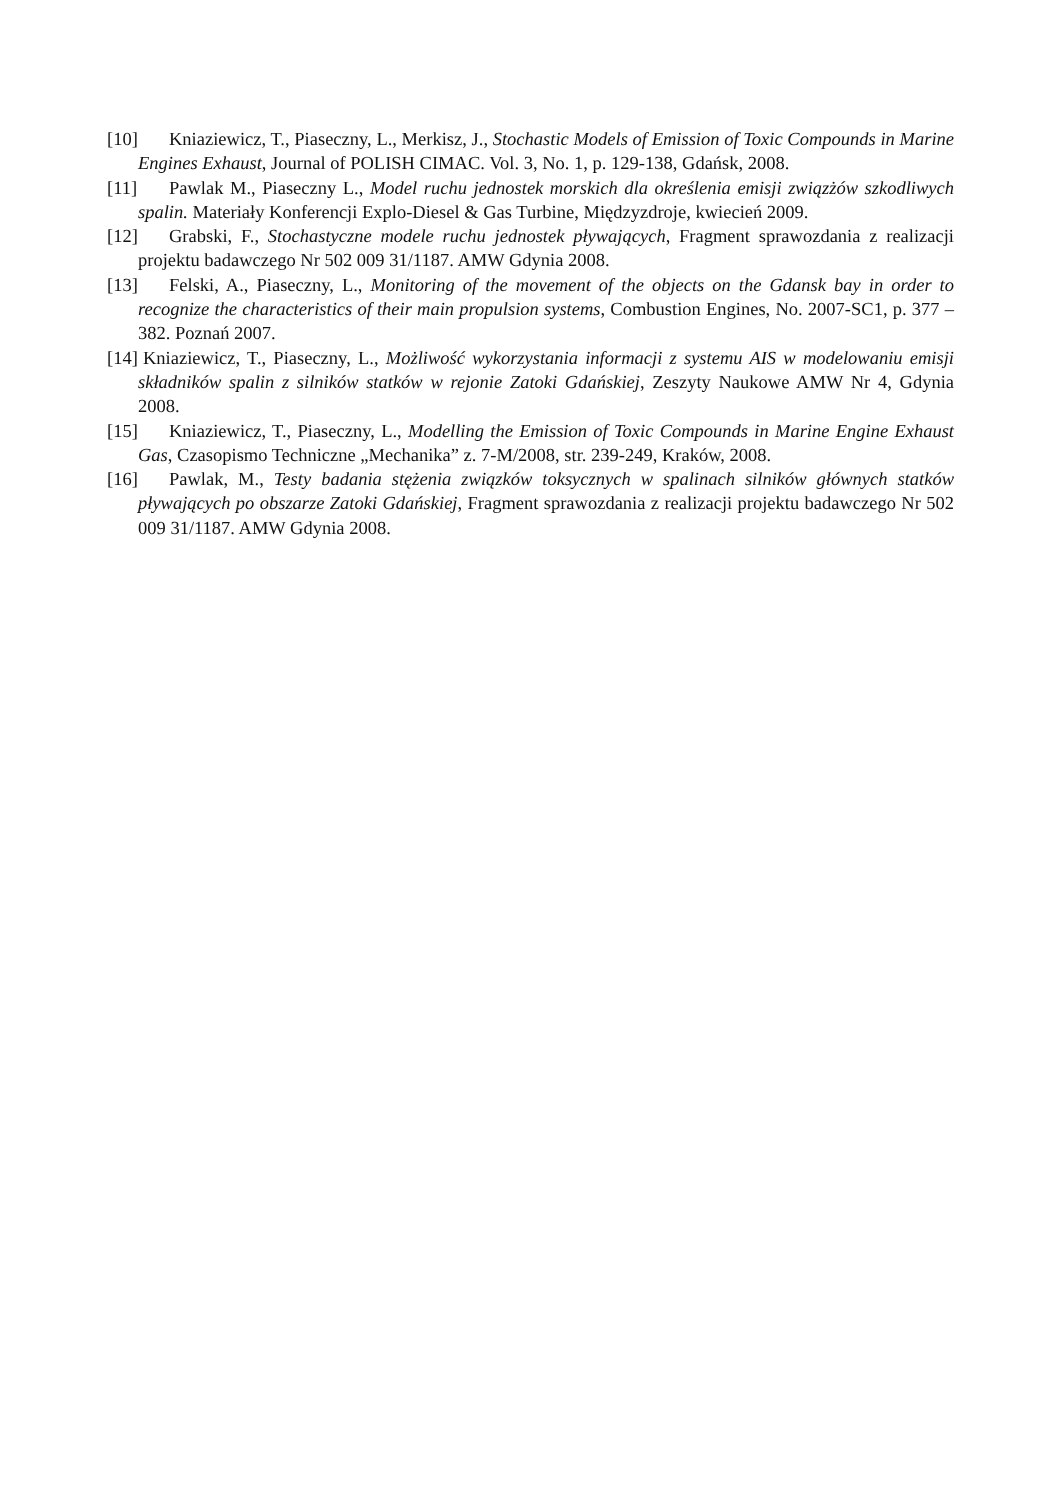[10] Kniaziewicz, T., Piaseczny, L., Merkisz, J., Stochastic Models of Emission of Toxic Compounds in Marine Engines Exhaust, Journal of POLISH CIMAC. Vol. 3, No. 1, p. 129-138, Gdańsk, 2008.
[11] Pawlak M., Piaseczny L., Model ruchu jednostek morskich dla określenia emisji związżów szkodliwych spalin. Materiały Konferencji Explo-Diesel & Gas Turbine, Międzyzdroje, kwiecień 2009.
[12] Grabski, F., Stochastyczne modele ruchu jednostek pływających, Fragment sprawozdania z realizacji projektu badawczego Nr 502 009 31/1187. AMW Gdynia 2008.
[13] Felski, A., Piaseczny, L., Monitoring of the movement of the objects on the Gdansk bay in order to recognize the characteristics of their main propulsion systems, Combustion Engines, No. 2007-SC1, p. 377 – 382. Poznań 2007.
[14] Kniaziewicz, T., Piaseczny, L., Możliwość wykorzystania informacji z systemu AIS w modelowaniu emisji składników spalin z silników statków w rejonie Zatoki Gdańskiej, Zeszyty Naukowe AMW Nr 4, Gdynia 2008.
[15] Kniaziewicz, T., Piaseczny, L., Modelling the Emission of Toxic Compounds in Marine Engine Exhaust Gas, Czasopismo Techniczne „Mechanika” z. 7-M/2008, str. 239-249, Kraków, 2008.
[16] Pawlak, M., Testy badania stężenia związków toksycznych w spalinach silników głównych statków pływających po obszarze Zatoki Gdańskiej, Fragment sprawozdania z realizacji projektu badawczego Nr 502 009 31/1187. AMW Gdynia 2008.